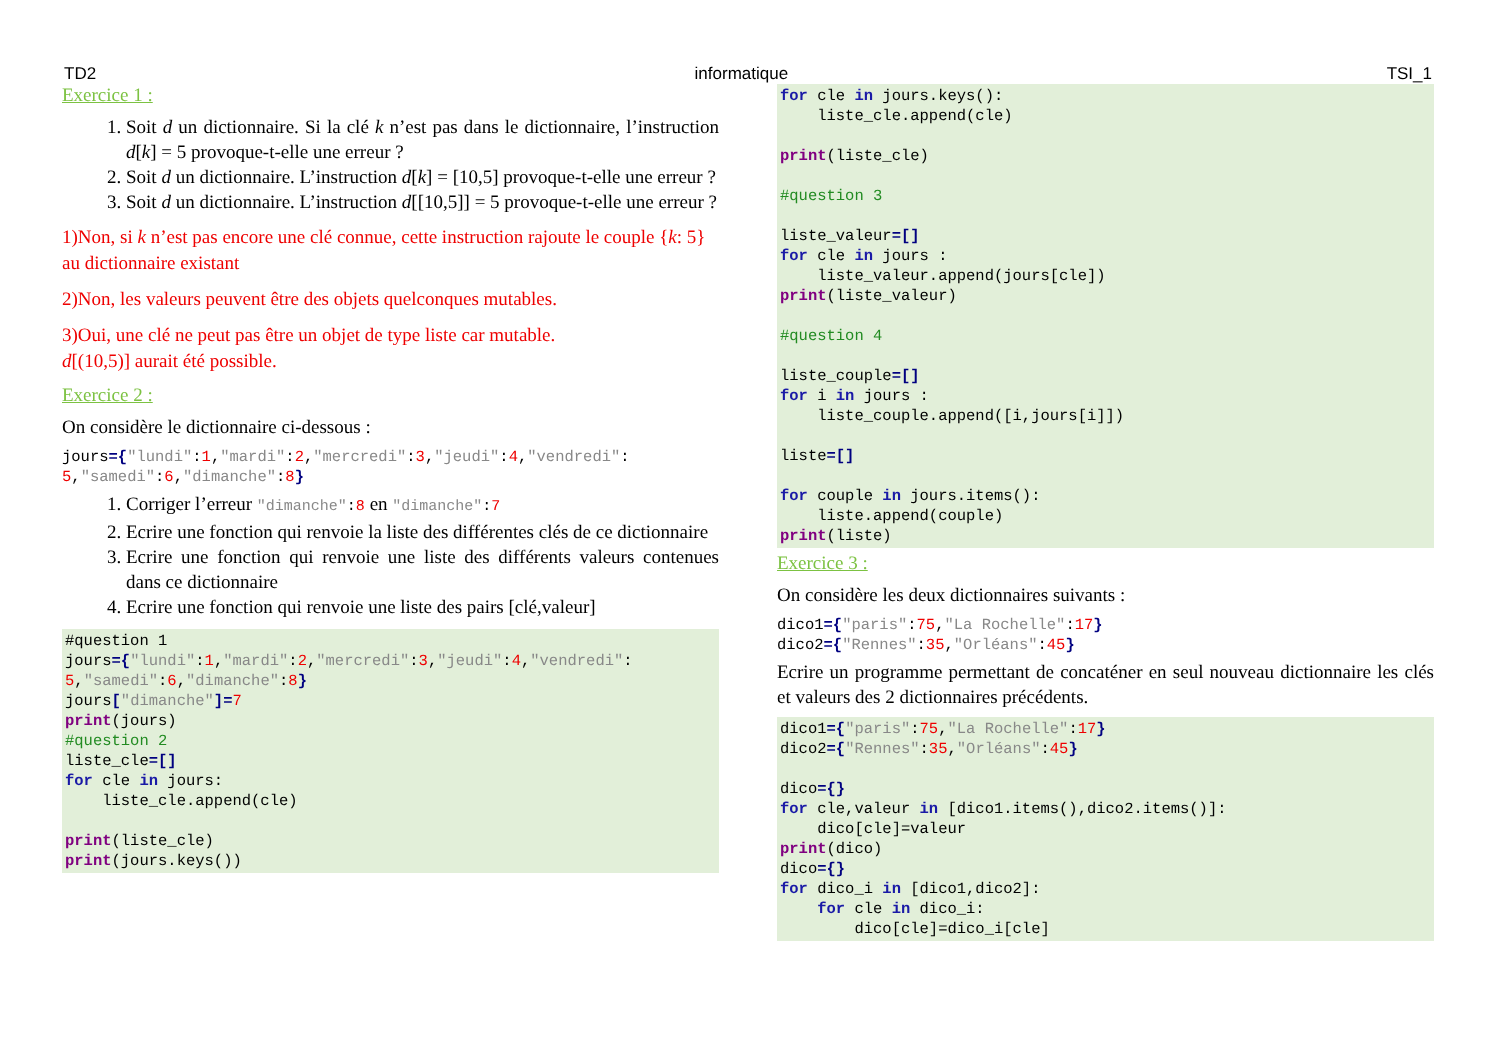TD2 informatique TSI_1
Exercice 1 :
1. Soit d un dictionnaire. Si la clé k n’est pas dans le dictionnaire, l’instruction d[k] = 5 provoque-t-elle une erreur ?
2. Soit d un dictionnaire. L’instruction d[k] = [10,5] provoque-t-elle une erreur ?
3. Soit d un dictionnaire. L’instruction d[[10,5]] = 5 provoque-t-elle une erreur ?
1)Non, si k n’est pas encore une clé connue, cette instruction rajoute le couple {k: 5} au dictionnaire existant
2)Non, les valeurs peuvent être des objets quelconques mutables.
3)Oui, une clé ne peut pas être un objet de type liste car mutable.
d[(10,5)] aurait été possible.
Exercice 2 :
On considère le dictionnaire ci-dessous :
jours={"lundi":1,"mardi":2,"mercredi":3,"jeudi":4,"vendredi":
5,"samedi":6,"dimanche":8}
1. Corriger l’erreur "dimanche":8 en "dimanche":7
2. Ecrire une fonction qui renvoie la liste des différentes clés de ce dictionnaire
3. Ecrire une fonction qui renvoie une liste des différents valeurs contenues dans ce dictionnaire
4. Ecrire une fonction qui renvoie une liste des pairs [clé,valeur]
#question 1
jours={"lundi":1,"mardi":2,"mercredi":3,"jeudi":4,"vendredi":
5,"samedi":6,"dimanche":8}
jours["dimanche"]=7
print(jours)
#question 2
liste_cle=[]
for cle in jours:
    liste_cle.append(cle)

print(liste_cle)
print(jours.keys())
for cle in jours.keys():
    liste_cle.append(cle)

print(liste_cle)

#question 3

liste_valeur=[]
for cle in jours :
    liste_valeur.append(jours[cle])
print(liste_valeur)

#question 4

liste_couple=[]
for i in jours :
    liste_couple.append([i,jours[i]])

liste=[]

for couple in jours.items():
    liste.append(couple)
print(liste)
Exercice 3 :
On considère les deux dictionnaires suivants :
dico1={"paris":75,"La Rochelle":17}
dico2={"Rennes":35,"Orléans":45}
Ecrire un programme permettant de concaténer en seul nouveau dictionnaire les clés et valeurs des 2 dictionnaires précédents.
dico1={"paris":75,"La Rochelle":17}
dico2={"Rennes":35,"Orléans":45}

dico={}
for cle,valeur in [dico1.items(),dico2.items()]:
    dico[cle]=valeur
print(dico)
dico={}
for dico_i in [dico1,dico2]:
    for cle in dico_i:
        dico[cle]=dico_i[cle]